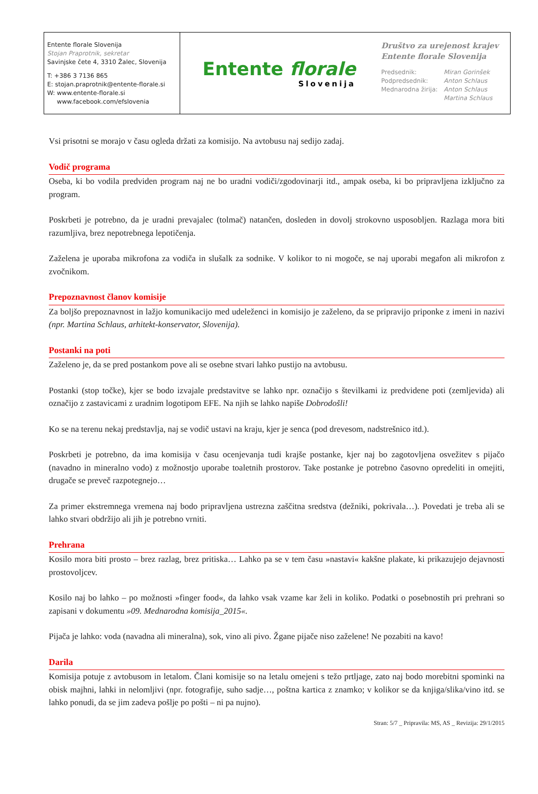Entente florale Slovenija
Stojan Praprotnik, sekretar
Savinjske čete 4, 3310 Žalec, Slovenija
T: +386 3 7136 865
E: stojan.praprotnik@entente-florale.si
W: www.entente-florale.si
www.facebook.com/efslovenia
Entente florale
Slovenija
Društvo za urejenost krajev
Entente florale Slovenija
| Predsednik: | Miran Gorinšek |
| Podpredsednik: | Anton Schlaus |
| Mednarodna žirija: | Anton Schlaus |
| | Martina Schlaus |
Vsi prisotni se morajo v času ogleda držati za komisijo. Na avtobusu naj sedijo zadaj.
Vodič programa
Oseba, ki bo vodila predviden program naj ne bo uradni vodiči/zgodovinarji itd., ampak oseba, ki bo pripravljena izključno za program.
Poskrbeti je potrebno, da je uradni prevajalec (tolmač) natančen, dosleden in dovolj strokovno usposobljen. Razlaga mora biti razumljiva, brez nepotrebnega lepotičenja.
Zaželena je uporaba mikrofona za vodiča in slušalk za sodnike. V kolikor to ni mogoče, se naj uporabi megafon ali mikrofon z zvočnikom.
Prepoznavnost članov komisije
Za boljšo prepoznavnost in lažjo komunikacijo med udeleženci in komisijo je zaželeno, da se pripravijo priponke z imeni in nazivi (npr. Martina Schlaus, arhitekt-konservator, Slovenija).
Postanki na poti
Zaželeno je, da se pred postankom pove ali se osebne stvari lahko pustijo na avtobusu.
Postanki (stop točke), kjer se bodo izvajale predstavitve se lahko npr. označijo s številkami iz predvidene poti (zemljevida) ali označijo z zastavicami z uradnim logotipom EFE. Na njih se lahko napiše Dobrodošli!
Ko se na terenu nekaj predstavlja, naj se vodič ustavi na kraju, kjer je senca (pod drevesom, nadstrešnico itd.).
Poskrbeti je potrebno, da ima komisija v času ocenjevanja tudi krajše postanke, kjer naj bo zagotovljena osvežitev s pijačo (navadno in mineralno vodo) z možnostjo uporabe toaletnih prostorov. Take postanke je potrebno časovno opredeliti in omejiti, drugače se preveč razpotegnejo…
Za primer ekstremnega vremena naj bodo pripravljena ustrezna zaščitna sredstva (dežniki, pokrivala…). Povedati je treba ali se lahko stvari obdržijo ali jih je potrebno vrniti.
Prehrana
Kosilo mora biti prosto – brez razlag, brez pritiska… Lahko pa se v tem času »nastavi« kakšne plakate, ki prikazujejo dejavnosti prostovoljcev.
Kosilo naj bo lahko – po možnosti »finger food«, da lahko vsak vzame kar želi in koliko. Podatki o posebnostih pri prehrani so zapisani v dokumentu »09. Mednarodna komisija_2015«.
Pijača je lahko: voda (navadna ali mineralna), sok, vino ali pivo. Žgane pijače niso zaželene! Ne pozabiti na kavo!
Darila
Komisija potuje z avtobusom in letalom. Člani komisije so na letalu omejeni s težo prtljage, zato naj bodo morebitni spominki na obisk majhni, lahki in nelomljivi (npr. fotografije, suho sadje…, poštna kartica z znamko; v kolikor se da knjiga/slika/vino itd. se lahko ponudi, da se jim zadeva pošlje po pošti – ni pa nujno).
Stran: 5/7 _ Pripravila: MS, AS _ Revizija: 29/1/2015